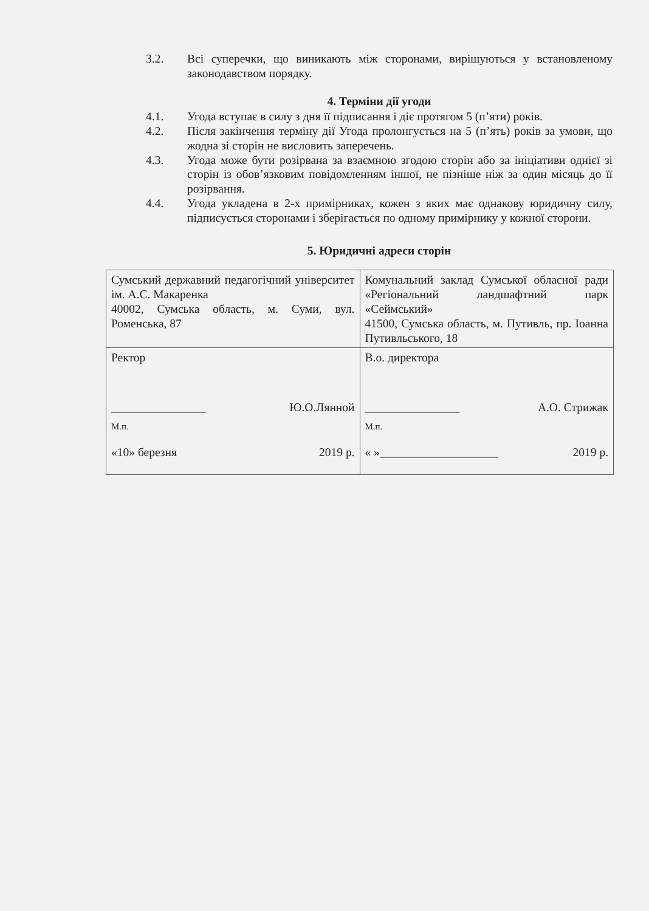3.2. Всі суперечки, що виникають між сторонами, вирішуються у встановленому законодавством порядку.
4. Терміни дії угоди
4.1. Угода вступає в силу з дня її підписання і діє протягом 5 (п’яти) років.
4.2. Після закінчення терміну дії Угода пролонгується на 5 (п’ять) років за умови, що жодна зі сторін не висловить заперечень.
4.3. Угода може бути розірвана за взаємною згодою сторін або за ініціативи однієї зі сторін із обов’язковим повідомленням іншої, не пізніше ніж за один місяць до її розірвання.
4.4. Угода укладена в 2-х примірниках, кожен з яких має однакову юридичну силу, підписується сторонами і зберігається по одному примірнику у кожної сторони.
5. Юридичні адреси сторін
| Сумський державний педагогічний університет ім. А.С. Макаренка 40002, Сумська область, м. Суми, вул. Роменська, 87 | Комунальний заклад Сумської обласної ради «Регіональний ландшафтний парк «Сеймський» 41500, Сумська область, м. Путивль, пр. Іоанна Путивльського, 18 |
| Ректор ________________ Ю.О.Лянной М.п. «10» березня 2019 р. | В.о. директора ________________ А.О. Стрижак М.п. « »____________________ 2019 р. |